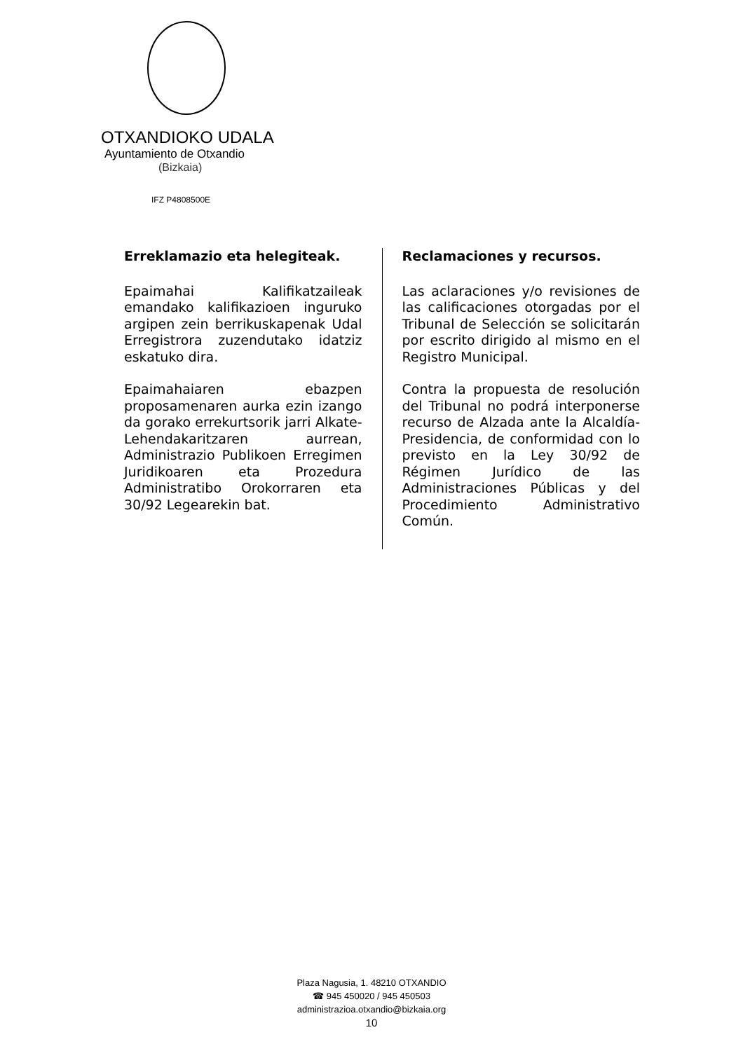OTXANDIOKO UDALA
Ayuntamiento de Otxandio
(Bizkaia)
IFZ P4808500E
Erreklamazio eta helegiteak.
Epaimahai Kalifikatzaileak emandako kalifikazioen inguruko argipen zein berrikuskapenak Udal Erregistrora zuzendutako idatziz eskatuko dira.
Epaimahaiaren ebazpen proposamenaren aurka ezin izango da gorako errekurtsorik jarri Alkate-Lehendakaritzaren aurrean, Administrazio Publikoen Erregimen Juridikoaren eta Prozedura Administratibo Orokorraren eta 30/92 Legearekin bat.
Reclamaciones y recursos.
Las aclaraciones y/o revisiones de las calificaciones otorgadas por el Tribunal de Selección se solicitarán por escrito dirigido al mismo en el Registro Municipal.
Contra la propuesta de resolución del Tribunal no podrá interponerse recurso de Alzada ante la Alcaldía-Presidencia, de conformidad con lo previsto en la Ley 30/92 de Régimen Jurídico de las Administraciones Públicas y del Procedimiento Administrativo Común.
Plaza Nagusia, 1. 48210 OTXANDIO
☎ 945 450020 / 945 450503
administrazioa.otxandio@bizkaia.org
10